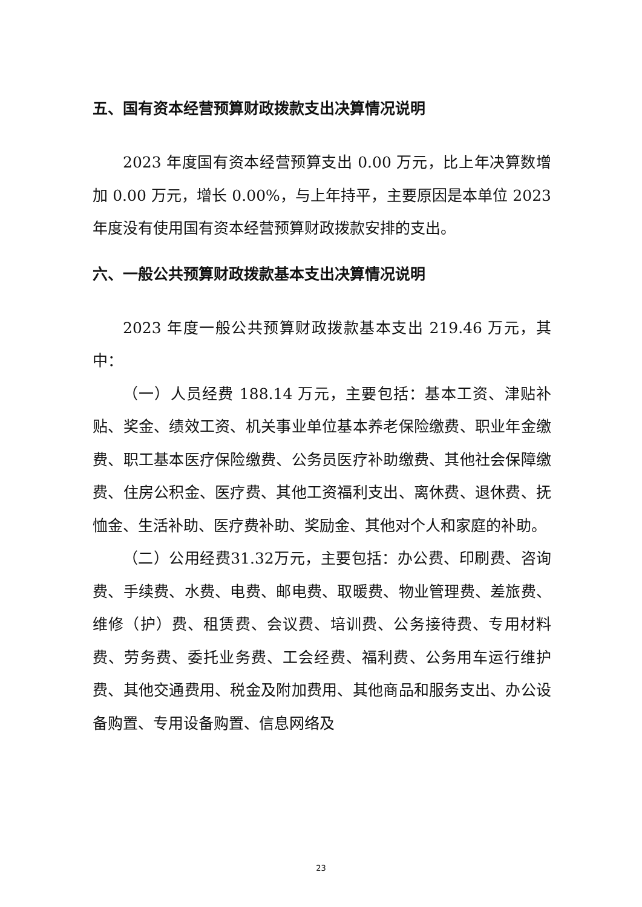五、国有资本经营预算财政拨款支出决算情况说明
2023 年度国有资本经营预算支出 0.00 万元，比上年决算数增加 0.00 万元，增长 0.00%，与上年持平，主要原因是本单位 2023 年度没有使用国有资本经营预算财政拨款安排的支出。
六、一般公共预算财政拨款基本支出决算情况说明
2023 年度一般公共预算财政拨款基本支出 219.46 万元，其中：
（一）人员经费 188.14 万元，主要包括：基本工资、津贴补贴、奖金、绩效工资、机关事业单位基本养老保险缴费、职业年金缴费、职工基本医疗保险缴费、公务员医疗补助缴费、其他社会保障缴费、住房公积金、医疗费、其他工资福利支出、离休费、退休费、抚恤金、生活补助、医疗费补助、奖励金、其他对个人和家庭的补助。
（二）公用经费31.32万元，主要包括：办公费、印刷费、咨询费、手续费、水费、电费、邮电费、取暖费、物业管理费、差旅费、维修（护）费、租赁费、会议费、培训费、公务接待费、专用材料费、劳务费、委托业务费、工会经费、福利费、公务用车运行维护费、其他交通费用、税金及附加费用、其他商品和服务支出、办公设备购置、专用设备购置、信息网络及
23